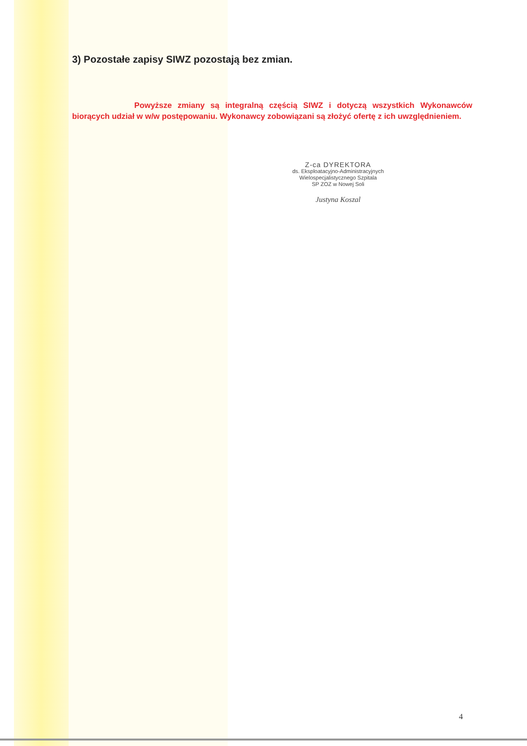3) Pozostałe zapisy SIWZ pozostają bez zmian.
Powyższe zmiany są integralną częścią SIWZ i dotyczą wszystkich Wykonawców biorących udział w w/w postępowaniu. Wykonawcy zobowiązani są złożyć ofertę z ich uwzględnieniem.
Z-ca DYREKTORA
ds. Eksploatacyjno-Administracyjnych
Wielospecjalistycznego Szpitala
SP ZOZ w Nowej Soli
Justyna Koszal
4